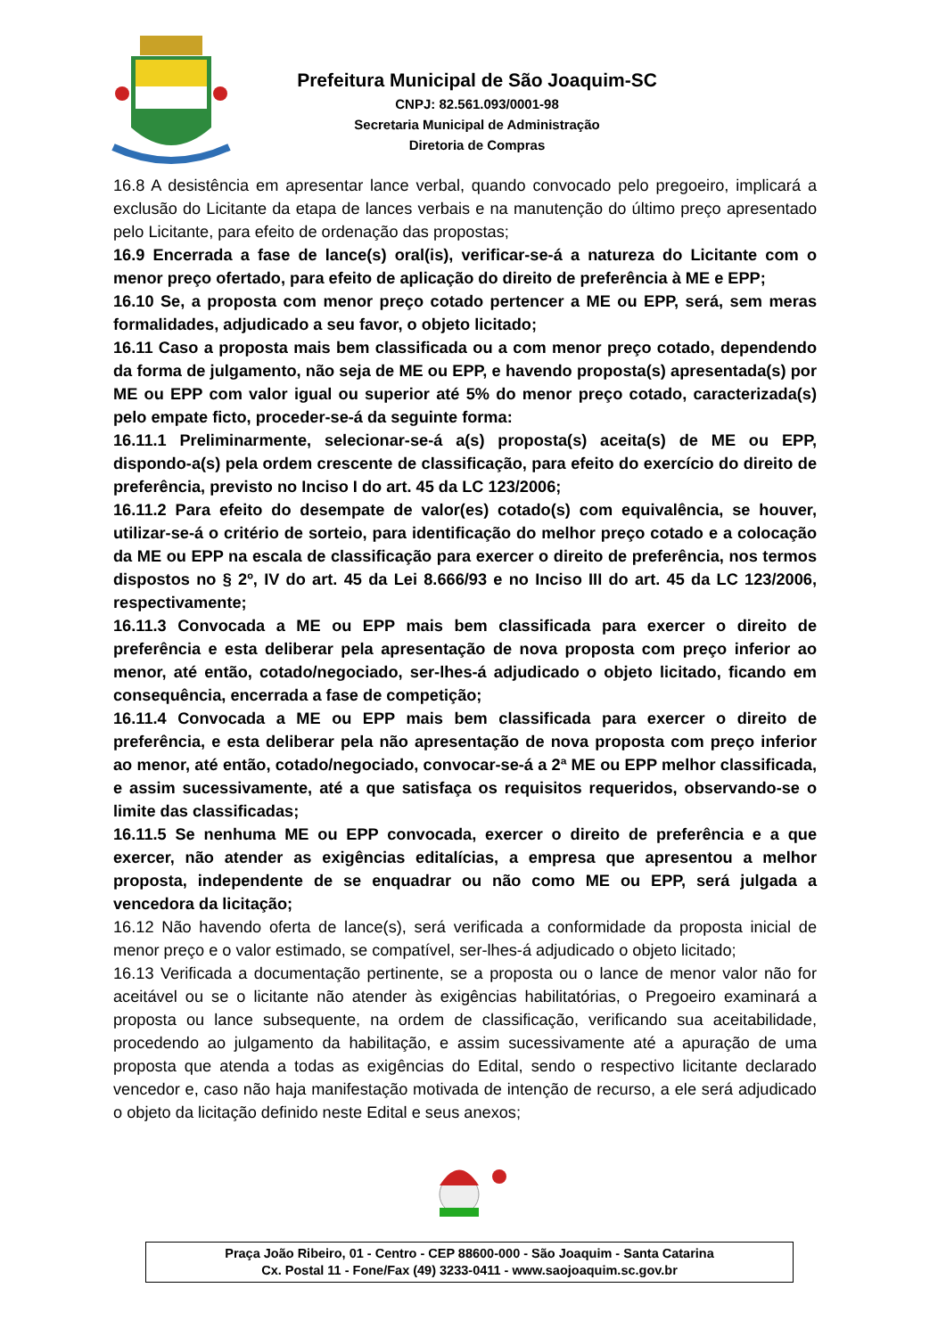Prefeitura Municipal de São Joaquim-SC
CNPJ: 82.561.093/0001-98
Secretaria Municipal de Administração
Diretoria de Compras
16.8 A desistência em apresentar lance verbal, quando convocado pelo pregoeiro, implicará a exclusão do Licitante da etapa de lances verbais e na manutenção do último preço apresentado pelo Licitante, para efeito de ordenação das propostas;
16.9 Encerrada a fase de lance(s) oral(is), verificar-se-á a natureza do Licitante com o menor preço ofertado, para efeito de aplicação do direito de preferência à ME e EPP;
16.10 Se, a proposta com menor preço cotado pertencer a ME ou EPP, será, sem meras formalidades, adjudicado a seu favor, o objeto licitado;
16.11 Caso a proposta mais bem classificada ou a com menor preço cotado, dependendo da forma de julgamento, não seja de ME ou EPP, e havendo proposta(s) apresentada(s) por ME ou EPP com valor igual ou superior até 5% do menor preço cotado, caracterizada(s) pelo empate ficto, proceder-se-á da seguinte forma:
16.11.1 Preliminarmente, selecionar-se-á a(s) proposta(s) aceita(s) de ME ou EPP, dispondo-a(s) pela ordem crescente de classificação, para efeito do exercício do direito de preferência, previsto no Inciso I do art. 45 da LC 123/2006;
16.11.2 Para efeito do desempate de valor(es) cotado(s) com equivalência, se houver, utilizar-se-á o critério de sorteio, para identificação do melhor preço cotado e a colocação da ME ou EPP na escala de classificação para exercer o direito de preferência, nos termos dispostos no § 2º, IV do art. 45 da Lei 8.666/93 e no Inciso III do art. 45 da LC 123/2006, respectivamente;
16.11.3 Convocada a ME ou EPP mais bem classificada para exercer o direito de preferência e esta deliberar pela apresentação de nova proposta com preço inferior ao menor, até então, cotado/negociado, ser-lhes-á adjudicado o objeto licitado, ficando em consequência, encerrada a fase de competição;
16.11.4 Convocada a ME ou EPP mais bem classificada para exercer o direito de preferência, e esta deliberar pela não apresentação de nova proposta com preço inferior ao menor, até então, cotado/negociado, convocar-se-á a 2ª ME ou EPP melhor classificada, e assim sucessivamente, até a que satisfaça os requisitos requeridos, observando-se o limite das classificadas;
16.11.5 Se nenhuma ME ou EPP convocada, exercer o direito de preferência e a que exercer, não atender as exigências editalícias, a empresa que apresentou a melhor proposta, independente de se enquadrar ou não como ME ou EPP, será julgada a vencedora da licitação;
16.12 Não havendo oferta de lance(s), será verificada a conformidade da proposta inicial de menor preço e o valor estimado, se compatível, ser-lhes-á adjudicado o objeto licitado;
16.13 Verificada a documentação pertinente, se a proposta ou o lance de menor valor não for aceitável ou se o licitante não atender às exigências habilitatórias, o Pregoeiro examinará a proposta ou lance subsequente, na ordem de classificação, verificando sua aceitabilidade, procedendo ao julgamento da habilitação, e assim sucessivamente até a apuração de uma proposta que atenda a todas as exigências do Edital, sendo o respectivo licitante declarado vencedor e, caso não haja manifestação motivada de intenção de recurso, a ele será adjudicado o objeto da licitação definido neste Edital e seus anexos;
Praça João Ribeiro, 01 - Centro - CEP 88600-000 - São Joaquim - Santa Catarina
Cx. Postal 11 - Fone/Fax (49) 3233-0411 - www.saojoaquim.sc.gov.br